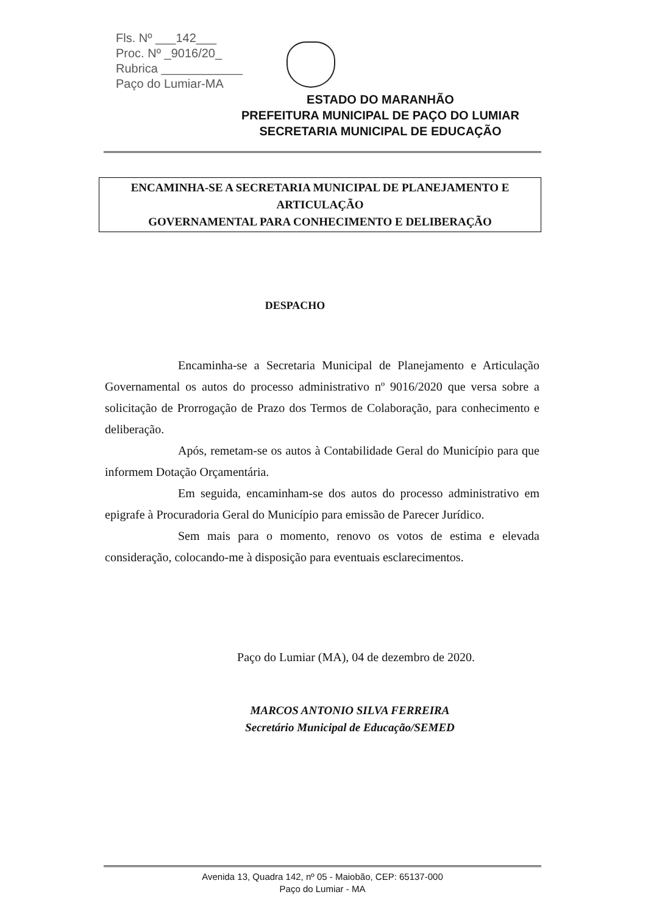Fls. Nº ___142___
Proc. Nº _9016/20_
Rubrica ____________
Paço do Lumiar-MA
ESTADO DO MARANHÃO
PREFEITURA MUNICIPAL DE PAÇO DO LUMIAR
SECRETARIA MUNICIPAL DE EDUCAÇÃO
ENCAMINHA-SE A SECRETARIA MUNICIPAL DE PLANEJAMENTO E ARTICULAÇÃO
GOVERNAMENTAL PARA CONHECIMENTO E DELIBERAÇÃO
DESPACHO
Encaminha-se a Secretaria Municipal de Planejamento e Articulação Governamental os autos do processo administrativo nº 9016/2020 que versa sobre a solicitação de Prorrogação de Prazo dos Termos de Colaboração, para conhecimento e deliberação.
Após, remetam-se os autos à Contabilidade Geral do Município para que informem Dotação Orçamentária.
Em seguida, encaminham-se dos autos do processo administrativo em epigrafe à Procuradoria Geral do Município para emissão de Parecer Jurídico.
Sem mais para o momento, renovo os votos de estima e elevada consideração, colocando-me à disposição para eventuais esclarecimentos.
Paço do Lumiar (MA), 04 de dezembro de 2020.
MARCOS ANTONIO SILVA FERREIRA
Secretário Municipal de Educação/SEMED
Avenida 13, Quadra 142, nº 05 - Maiobão, CEP: 65137-000
Paço do Lumiar - MA